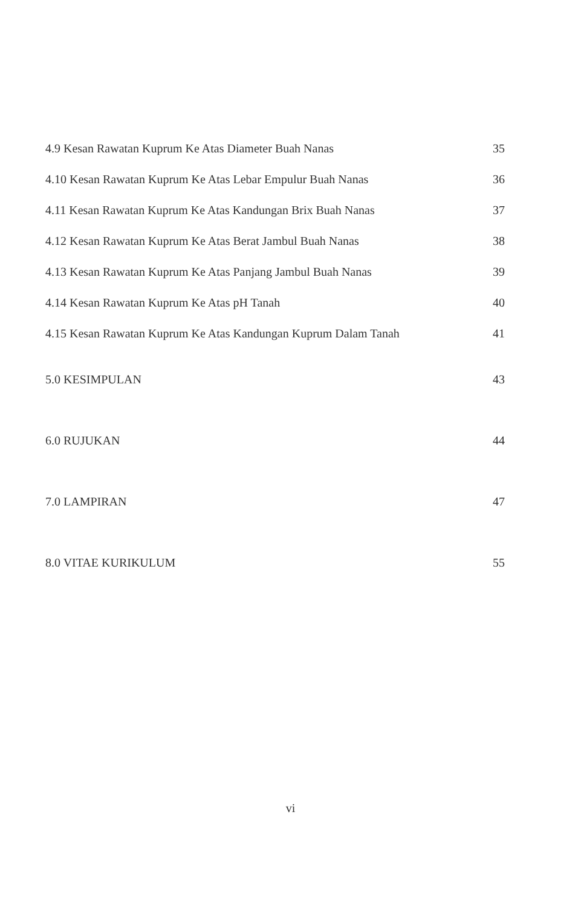4.9 Kesan Rawatan Kuprum Ke Atas Diameter Buah Nanas 35
4.10 Kesan Rawatan Kuprum Ke Atas Lebar Empulur Buah Nanas 36
4.11 Kesan Rawatan Kuprum Ke Atas Kandungan Brix Buah Nanas 37
4.12 Kesan Rawatan Kuprum Ke Atas Berat Jambul Buah Nanas 38
4.13 Kesan Rawatan Kuprum Ke Atas Panjang Jambul Buah Nanas 39
4.14 Kesan Rawatan Kuprum Ke Atas pH Tanah 40
4.15 Kesan Rawatan Kuprum Ke Atas Kandungan Kuprum Dalam Tanah 41
5.0 KESIMPULAN 43
6.0 RUJUKAN 44
7.0 LAMPIRAN 47
8.0 VITAE KURIKULUM 55
vi